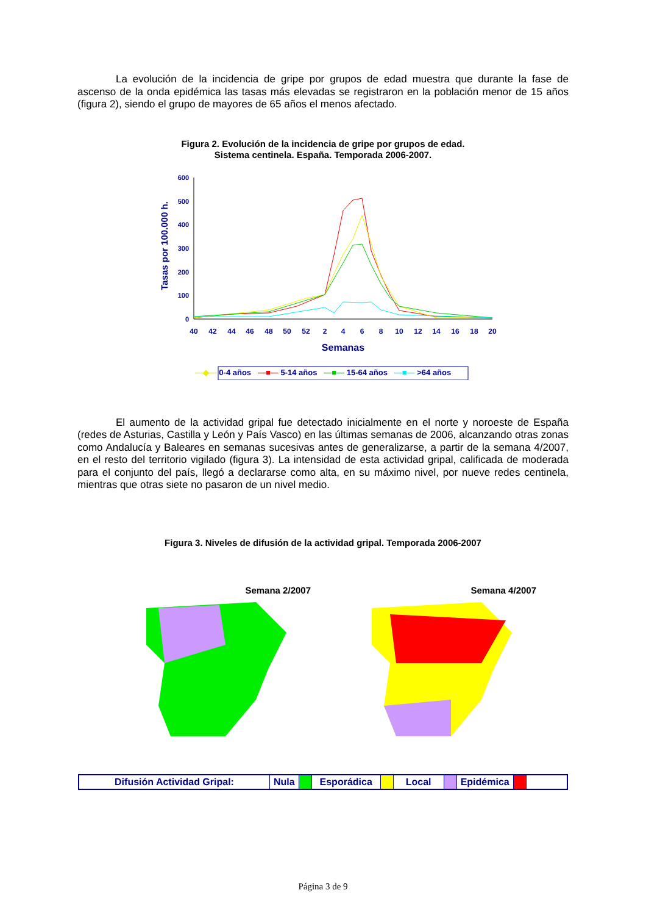La evolución de la incidencia de gripe por grupos de edad muestra que durante la fase de ascenso de la onda epidémica las tasas más elevadas se registraron en la población menor de 15 años (figura 2), siendo el grupo de mayores de 65 años el menos afectado.
Figura 2. Evolución de la incidencia de gripe por grupos de edad.
Sistema centinela. España. Temporada 2006-2007.
Tasas por 100.000 h.
600
500
400
300
200
100
0
40
42
44
46
48
50
52
2
4
6
8
10
12
14
16
18
20
Semanas
—◆— 0-4 años —■— 5-14 años —■— 15-64 años —■— >64 años
El aumento de la actividad gripal fue detectado inicialmente en el norte y noroeste de España (redes de Asturias, Castilla y León y País Vasco) en las últimas semanas de 2006, alcanzando otras zonas como Andalucía y Baleares en semanas sucesivas antes de generalizarse, a partir de la semana 4/2007, en el resto del territorio vigilado (figura 3). La intensidad de esta actividad gripal, calificada de moderada para el conjunto del país, llegó a declararse como alta, en su máximo nivel, por nueve redes centinela, mientras que otras siete no pasaron de un nivel medio.
Figura 3. Niveles de difusión de la actividad gripal. Temporada 2006-2007
Semana 2/2007 Semana 4/2007
Difusión Actividad Gripal: Nula Esporádica Local Epidémica
Página 3 de 9